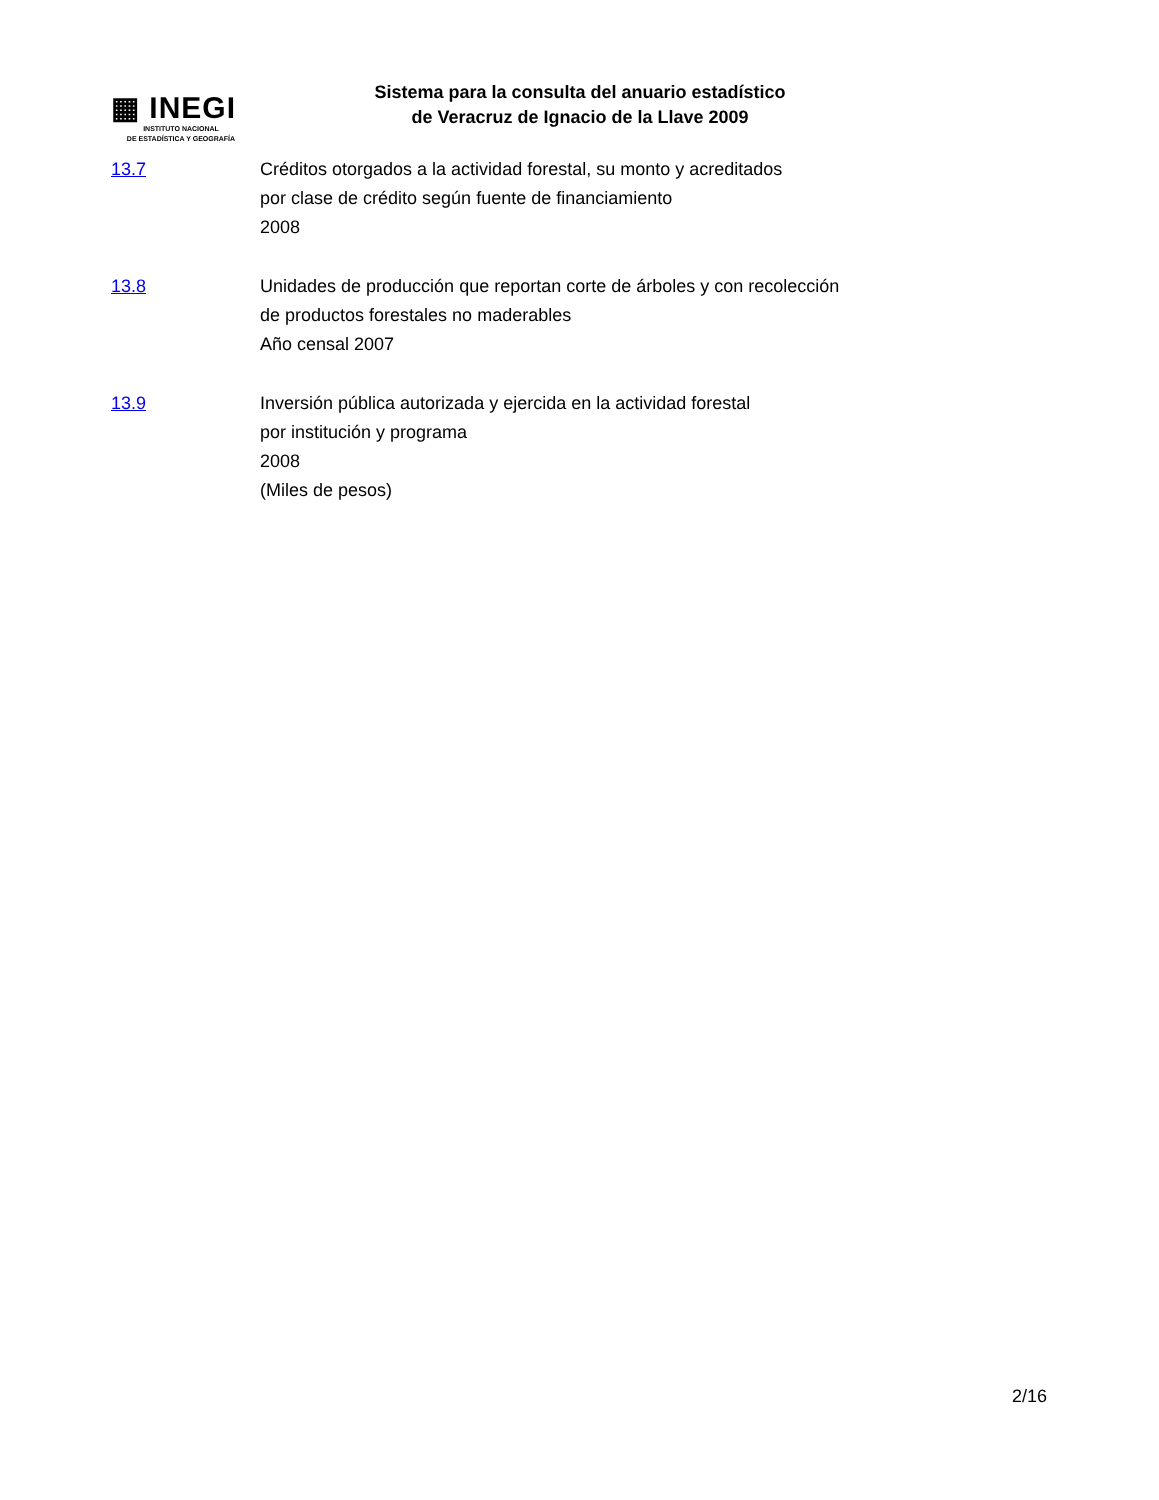▦ INEGI
INSTITUTO NACIONAL
DE ESTADÍSTICA Y GEOGRAFÍA
Sistema para la consulta del anuario estadístico
de Veracruz de Ignacio de la Llave 2009
13.7 Créditos otorgados a la actividad forestal, su monto y acreditados
por clase de crédito según fuente de financiamiento
2008
13.8 Unidades de producción que reportan corte de árboles y con recolección
de productos forestales no maderables
Año censal 2007
13.9 Inversión pública autorizada y ejercida en la actividad forestal
por institución y programa
2008
(Miles de pesos)
2/16